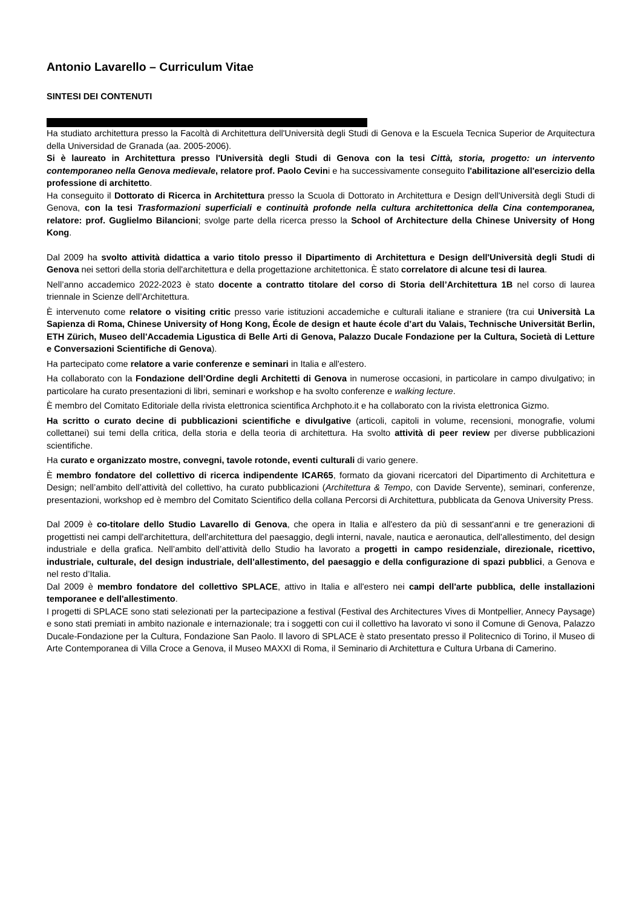Antonio Lavarello – Curriculum Vitae
SINTESI DEI CONTENUTI
Ha studiato architettura presso la Facoltà di Architettura dell'Università degli Studi di Genova e la Escuela Tecnica Superior de Arquitectura della Universidad de Granada (aa. 2005-2006).
Si è laureato in Architettura presso l'Università degli Studi di Genova con la tesi Città, storia, progetto: un intervento contemporaneo nella Genova medievale, relatore prof. Paolo Cevini e ha successivamente conseguito l'abilitazione all'esercizio della professione di architetto.
Ha conseguito il Dottorato di Ricerca in Architettura presso la Scuola di Dottorato in Architettura e Design dell'Università degli Studi di Genova, con la tesi Trasformazioni superficiali e continuità profonde nella cultura architettonica della Cina contemporanea, relatore: prof. Guglielmo Bilancioni; svolge parte della ricerca presso la School of Architecture della Chinese University of Hong Kong.
Dal 2009 ha svolto attività didattica a vario titolo presso il Dipartimento di Architettura e Design dell'Università degli Studi di Genova nei settori della storia dell'architettura e della progettazione architettonica. È stato correlatore di alcune tesi di laurea.
Nell’anno accademico 2022-2023 è stato docente a contratto titolare del corso di Storia dell’Architettura 1B nel corso di laurea triennale in Scienze dell’Architettura.
È intervenuto come relatore o visiting critic presso varie istituzioni accademiche e culturali italiane e straniere (tra cui Università La Sapienza di Roma, Chinese University of Hong Kong, École de design et haute école d’art du Valais, Technische Universität Berlin, ETH Zürich, Museo dell'Accademia Ligustica di Belle Arti di Genova, Palazzo Ducale Fondazione per la Cultura, Società di Letture e Conversazioni Scientifiche di Genova).
Ha partecipato come relatore a varie conferenze e seminari in Italia e all'estero.
Ha collaborato con la Fondazione dell’Ordine degli Architetti di Genova in numerose occasioni, in particolare in campo divulgativo; in particolare ha curato presentazioni di libri, seminari e workshop e ha svolto conferenze e walking lecture.
È membro del Comitato Editoriale della rivista elettronica scientifica Archphoto.it e ha collaborato con la rivista elettronica Gizmo.
Ha scritto o curato decine di pubblicazioni scientifiche e divulgative (articoli, capitoli in volume, recensioni, monografie, volumi collettanei) sui temi della critica, della storia e della teoria di architettura. Ha svolto attività di peer review per diverse pubblicazioni scientifiche.
Ha curato e organizzato mostre, convegni, tavole rotonde, eventi culturali di vario genere.
È membro fondatore del collettivo di ricerca indipendente ICAR65, formato da giovani ricercatori del Dipartimento di Architettura e Design; nell’ambito dell’attività del collettivo, ha curato pubblicazioni (Architettura & Tempo, con Davide Servente), seminari, conferenze, presentazioni, workshop ed è membro del Comitato Scientifico della collana Percorsi di Architettura, pubblicata da Genova University Press.
Dal 2009 è co-titolare dello Studio Lavarello di Genova, che opera in Italia e all'estero da più di sessant'anni e tre generazioni di progettisti nei campi dell'architettura, dell'architettura del paesaggio, degli interni, navale, nautica e aeronautica, dell'allestimento, del design industriale e della grafica. Nell’ambito dell’attività dello Studio ha lavorato a progetti in campo residenziale, direzionale, ricettivo, industriale, culturale, del design industriale, dell’allestimento, del paesaggio e della configurazione di spazi pubblici, a Genova e nel resto d’Italia.
Dal 2009 è membro fondatore del collettivo SPLACE, attivo in Italia e all'estero nei campi dell'arte pubblica, delle installazioni temporanee e dell'allestimento.
I progetti di SPLACE sono stati selezionati per la partecipazione a festival (Festival des Architectures Vives di Montpellier, Annecy Paysage) e sono stati premiati in ambito nazionale e internazionale; tra i soggetti con cui il collettivo ha lavorato vi sono il Comune di Genova, Palazzo Ducale-Fondazione per la Cultura, Fondazione San Paolo. Il lavoro di SPLACE è stato presentato presso il Politecnico di Torino, il Museo di Arte Contemporanea di Villa Croce a Genova, il Museo MAXXI di Roma, il Seminario di Architettura e Cultura Urbana di Camerino.